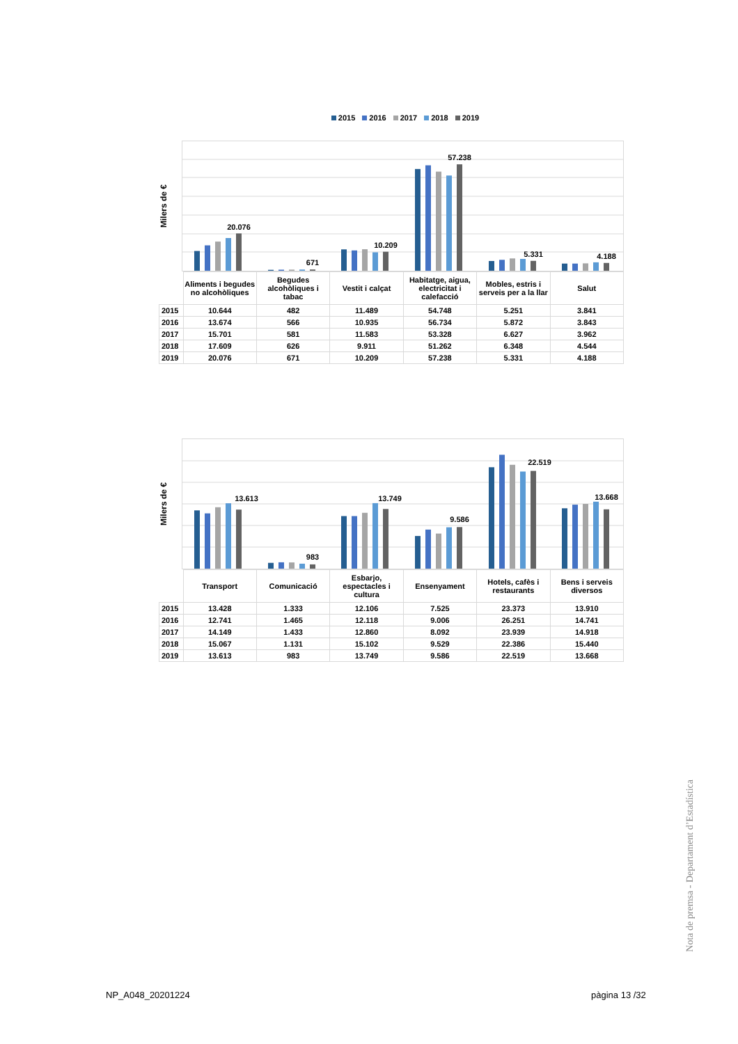2015 2016 2017 2018 2019
Milers de €
20.076
671
10.209
57.238
5.331
4.188
| | Aliments i begudes no alcohòliques | Begudes alcohòliques i tabac | Vestit i calçat | Habitatge, aigua, electricitat i calefacció | Mobles, estris i serveis per a la llar | Salut |
| --- | --- | --- | --- | --- | --- | --- |
| 2015 | 10.644 | 482 | 11.489 | 54.748 | 5.251 | 3.841 |
| 2016 | 13.674 | 566 | 10.935 | 56.734 | 5.872 | 3.843 |
| 2017 | 15.701 | 581 | 11.583 | 53.328 | 6.627 | 3.962 |
| 2018 | 17.609 | 626 | 9.911 | 51.262 | 6.348 | 4.544 |
| 2019 | 20.076 | 671 | 10.209 | 57.238 | 5.331 | 4.188 |
Milers de €
13.613
983
13.749
9.586
22.519
13.668
| | Transport | Comunicació | Esbarjo, espectacles i cultura | Ensenyament | Hotels, cafès i restaurants | Bens i serveis diversos |
| --- | --- | --- | --- | --- | --- | --- |
| 2015 | 13.428 | 1.333 | 12.106 | 7.525 | 23.373 | 13.910 |
| 2016 | 12.741 | 1.465 | 12.118 | 9.006 | 26.251 | 14.741 |
| 2017 | 14.149 | 1.433 | 12.860 | 8.092 | 23.939 | 14.918 |
| 2018 | 15.067 | 1.131 | 15.102 | 9.529 | 22.386 | 15.440 |
| 2019 | 13.613 | 983 | 13.749 | 9.586 | 22.519 | 13.668 |
Nota de premsa - Departament d’Estadística
NP_A048_20201224 pàgina 13 /32